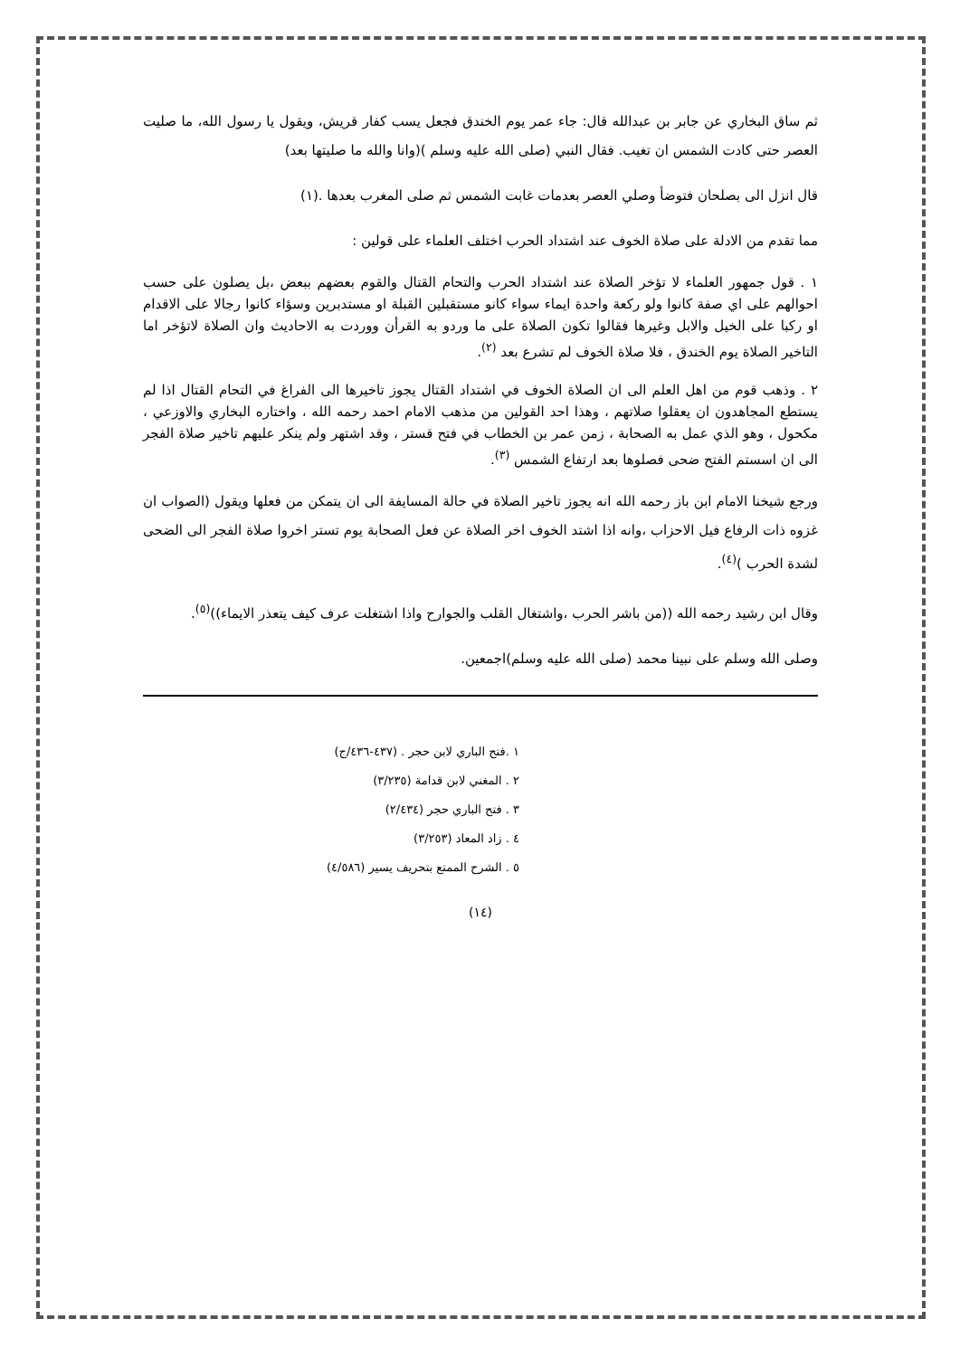ثم ساق البخاري عن جابر بن عبدالله قال: جاء عمر يوم الخندق فجعل يسب كفار قريش، ويقول يا رسول الله، ما صليت العصر حتى كادت الشمس ان تغيب. فقال النبي (صلى الله عليه وسلم )(وانا والله ما صليتها بعد)
قال انزل الى بصلحان فتوضأ وصلي العصر بعدمات غابت الشمس ثم صلى المغرب بعدها .(١)
مما تقدم من الادلة على صلاة الخوف عند اشتداد الحرب اختلف العلماء على قولين :
١ . قول جمهور العلماء لا تؤخر الصلاة عند اشتداد الحرب والتحام القتال والقوم بعضهم ببعض ،بل يصلون على حسب احوالهم على اي صفة كانوا ولو ركعة واحدة ايماء سواء كانو مستقبلين القبلة او مستدبرين وسؤاء كانوا رجالا على الاقدام او ركبا على الخيل والابل وغيرها فقالوا تكون الصلاة على ما وردو به القرأن ووردت به الاحاديث وان الصلاة لاتؤخر اما التاخير الصلاة يوم الخندق ، فلا صلاة الخوف لم تشرع بعد <sup>(٢)</sup>.
٢ . وذهب قوم من اهل العلم الى ان الصلاة الخوف في اشتداد القتال يجوز تاخيرها الى الفراغ في التحام القتال اذا لم يستطع المجاهدون ان يعقلوا صلاتهم ، وهذا احد القولين من مذهب الامام احمد رحمه الله ، واختاره البخاري والاوزعي ، مكحول ، وهو الذي عمل به الصحابة ، زمن عمر بن الخطاب في فتح قستر ، وقد اشتهر ولم ينكر عليهم تاخير صلاة الفجر الى ان اسستم الفتح ضحى فصلوها بعد ارتفاع الشمس <sup>(٣)</sup>.
ورجع شيخنا الامام ابن باز رحمه الله انه يجوز تاخير الصلاة في حالة المسايفة الى ان يتمكن من فعلها ويقول (الصواب ان غزوه ذات الرفاع فيل الاحزاب ،وانه اذا اشتد الخوف اخر الصلاة عن فعل الصحابة يوم تستر اخروا صلاة الفجر الى الضحى لشدة الحرب )<sup>(٤)</sup>.
وقال ابن رشيد رحمه الله ((من باشر الحرب ،واشتغال القلب والجوارح واذا اشتغلت عرف كيف يتعذر الايماء))<sup>(٥)</sup>.
وصلى الله وسلم على نبينا محمد (صلى الله عليه وسلم)اجمعين.
١ .فتح الباري لابن حجر . (٤٣٧-٤٣٦/ج)
٢ . المغني لابن قدامة (٣/٢٣٥)
٣ . فتح الباري حجر (٢/٤٣٤)
٤ . زاد المعاد (٣/٢٥٣)
٥ . الشرح الممتع بتحريف يسير (٤/٥٨٦)
(١٤)